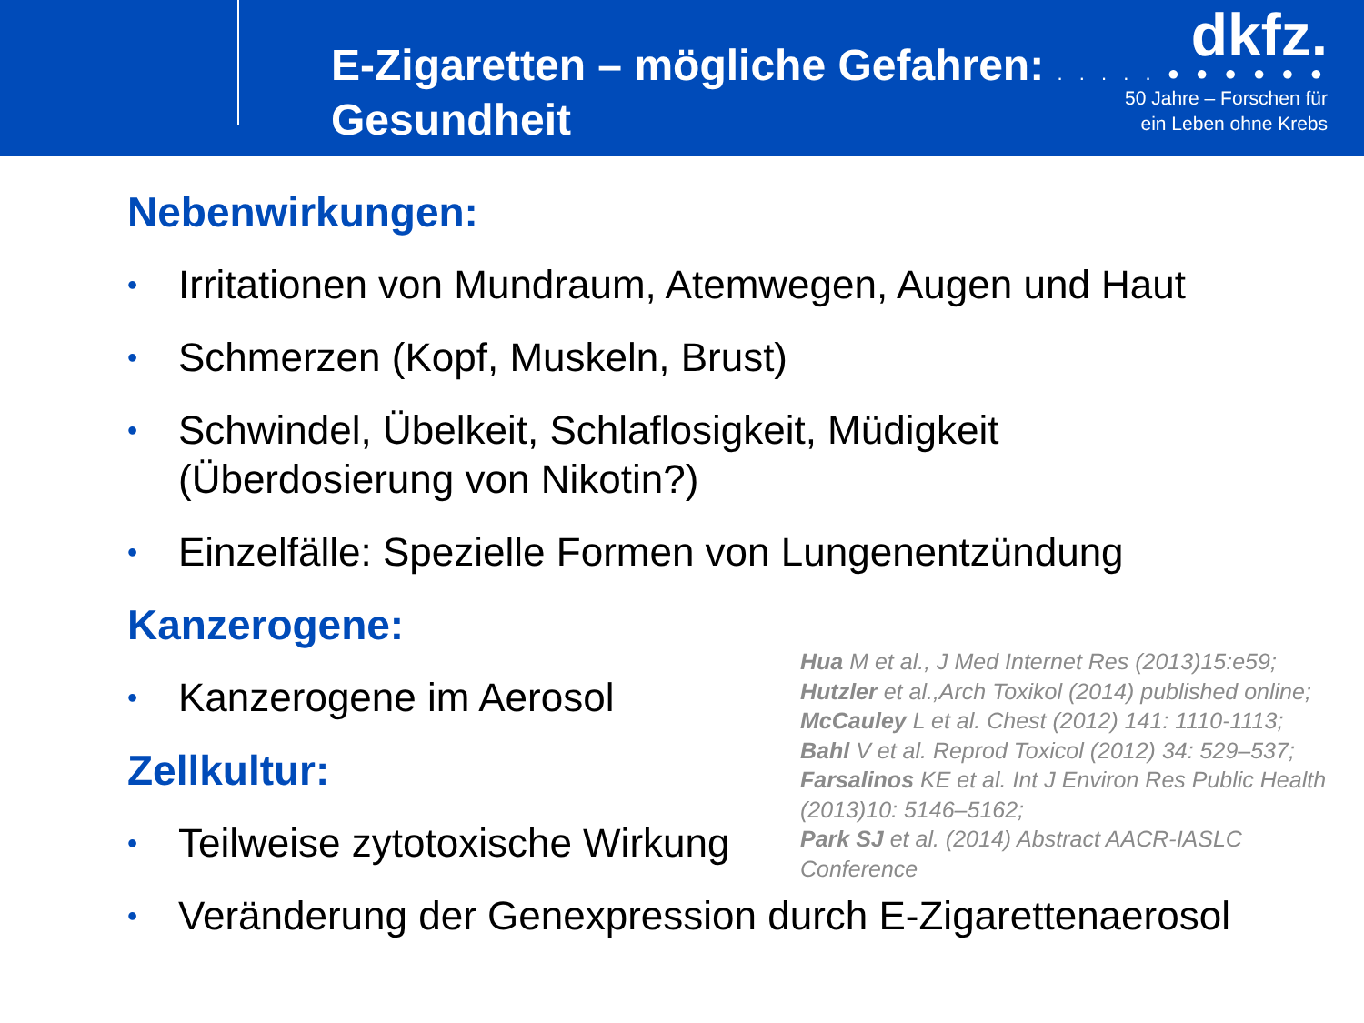E-Zigaretten – mögliche Gefahren:
Gesundheit
dkfz.
. . . . . ● ● ● ● ● ●
50 Jahre – Forschen für
ein Leben ohne Krebs
Nebenwirkungen:
• Irritationen von Mundraum, Atemwegen, Augen und Haut
• Schmerzen (Kopf, Muskeln, Brust)
• Schwindel, Übelkeit, Schlaflosigkeit, Müdigkeit
(Überdosierung von Nikotin?)
• Einzelfälle: Spezielle Formen von Lungenentzündung
Kanzerogene:
• Kanzerogene im Aerosol
Zellkultur:
• Teilweise zytotoxische Wirkung
• Veränderung der Genexpression durch E-Zigarettenaerosol
Hua M et al., J Med Internet Res (2013)15:e59;
Hutzler et al.,Arch Toxikol (2014) published online;
McCauley L et al. Chest (2012) 141: 1110-1113;
Bahl V et al. Reprod Toxicol (2012) 34: 529–537;
Farsalinos KE et al. Int J Environ Res Public Health (2013)10: 5146–5162;
Park SJ et al. (2014) Abstract AACR-IASLC Conference